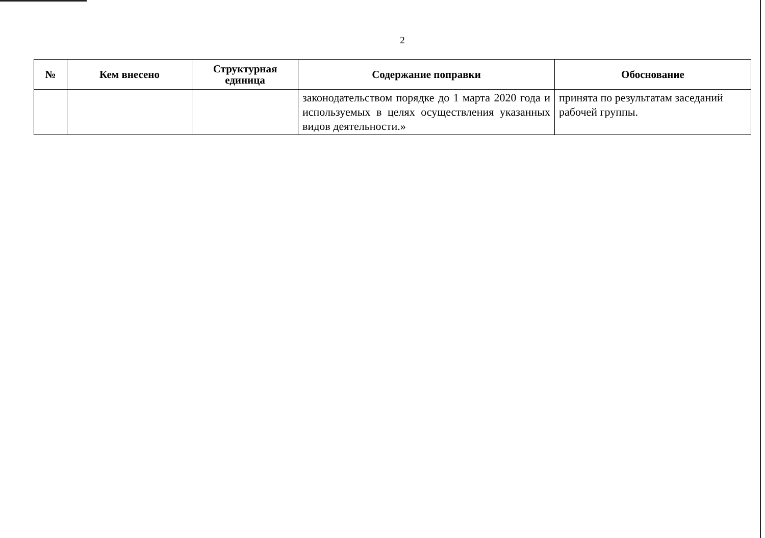2
| № | Кем внесено | Структурная единица | Содержание поправки | Обоснование |
| --- | --- | --- | --- | --- |
| | | | законодательством порядке до 1 марта 2020 года и используемых в целях осуществления указанных видов деятельности.» | принята по результатам заседаний рабочей группы. |